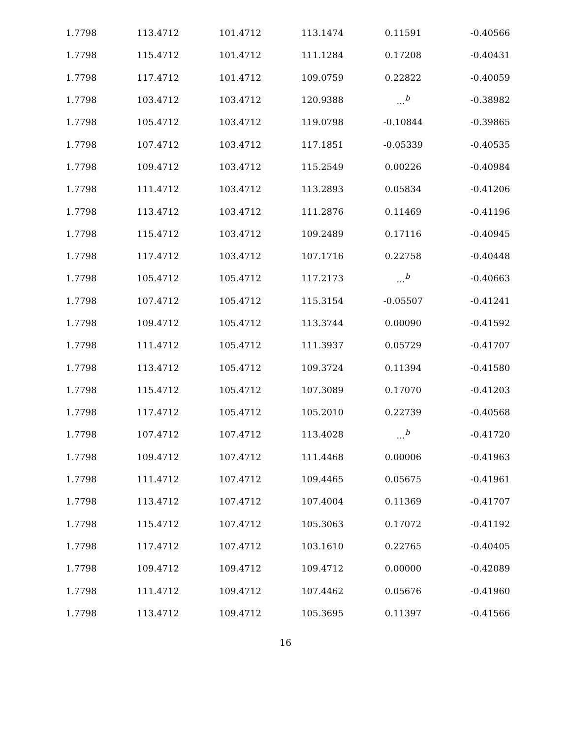| 1.7798 | 113.4712 | 101.4712 | 113.1474 | 0.11591 | -0.40566 |
| 1.7798 | 115.4712 | 101.4712 | 111.1284 | 0.17208 | -0.40431 |
| 1.7798 | 117.4712 | 101.4712 | 109.0759 | 0.22822 | -0.40059 |
| 1.7798 | 103.4712 | 103.4712 | 120.9388 | ...<sup>b</sup> | -0.38982 |
| 1.7798 | 105.4712 | 103.4712 | 119.0798 | -0.10844 | -0.39865 |
| 1.7798 | 107.4712 | 103.4712 | 117.1851 | -0.05339 | -0.40535 |
| 1.7798 | 109.4712 | 103.4712 | 115.2549 | 0.00226 | -0.40984 |
| 1.7798 | 111.4712 | 103.4712 | 113.2893 | 0.05834 | -0.41206 |
| 1.7798 | 113.4712 | 103.4712 | 111.2876 | 0.11469 | -0.41196 |
| 1.7798 | 115.4712 | 103.4712 | 109.2489 | 0.17116 | -0.40945 |
| 1.7798 | 117.4712 | 103.4712 | 107.1716 | 0.22758 | -0.40448 |
| 1.7798 | 105.4712 | 105.4712 | 117.2173 | ...<sup>b</sup> | -0.40663 |
| 1.7798 | 107.4712 | 105.4712 | 115.3154 | -0.05507 | -0.41241 |
| 1.7798 | 109.4712 | 105.4712 | 113.3744 | 0.00090 | -0.41592 |
| 1.7798 | 111.4712 | 105.4712 | 111.3937 | 0.05729 | -0.41707 |
| 1.7798 | 113.4712 | 105.4712 | 109.3724 | 0.11394 | -0.41580 |
| 1.7798 | 115.4712 | 105.4712 | 107.3089 | 0.17070 | -0.41203 |
| 1.7798 | 117.4712 | 105.4712 | 105.2010 | 0.22739 | -0.40568 |
| 1.7798 | 107.4712 | 107.4712 | 113.4028 | ...<sup>b</sup> | -0.41720 |
| 1.7798 | 109.4712 | 107.4712 | 111.4468 | 0.00006 | -0.41963 |
| 1.7798 | 111.4712 | 107.4712 | 109.4465 | 0.05675 | -0.41961 |
| 1.7798 | 113.4712 | 107.4712 | 107.4004 | 0.11369 | -0.41707 |
| 1.7798 | 115.4712 | 107.4712 | 105.3063 | 0.17072 | -0.41192 |
| 1.7798 | 117.4712 | 107.4712 | 103.1610 | 0.22765 | -0.40405 |
| 1.7798 | 109.4712 | 109.4712 | 109.4712 | 0.00000 | -0.42089 |
| 1.7798 | 111.4712 | 109.4712 | 107.4462 | 0.05676 | -0.41960 |
| 1.7798 | 113.4712 | 109.4712 | 105.3695 | 0.11397 | -0.41566 |
16